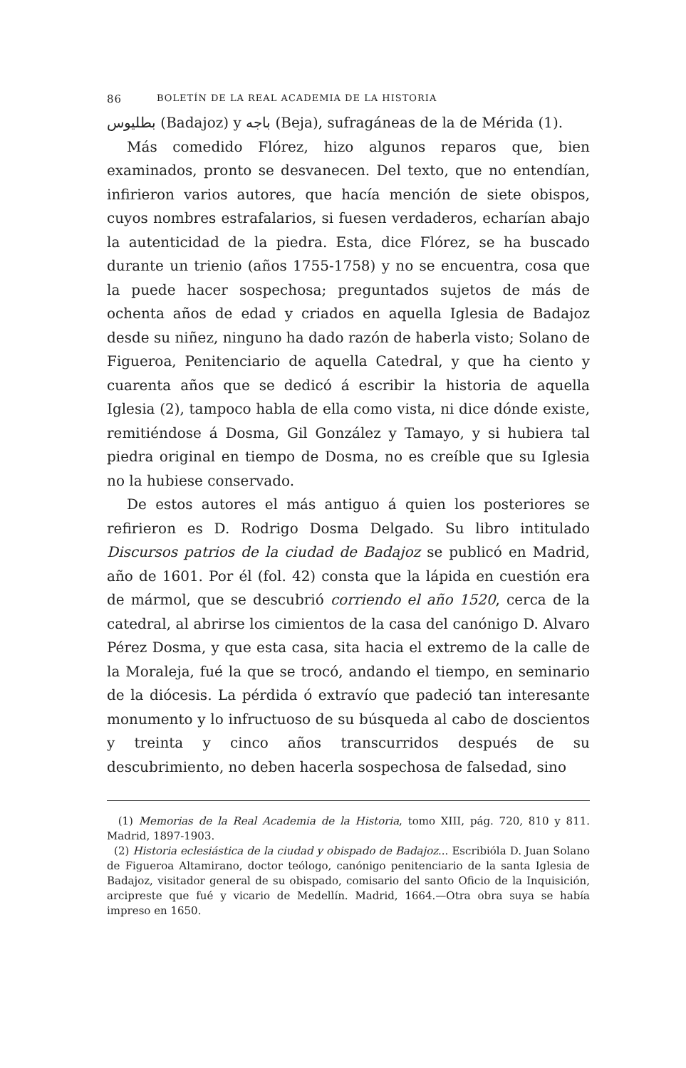86 BOLETÍN DE LA REAL ACADEMIA DE LA HISTORIA
بطليوس (Badajoz) y باجه (Beja), sufragáneas de la de Mérida (1).
Más comedido Flórez, hizo algunos reparos que, bien examinados, pronto se desvanecen. Del texto, que no entendían, infirieron varios autores, que hacía mención de siete obispos, cuyos nombres estrafalarios, si fuesen verdaderos, echarían abajo la autenticidad de la piedra. Esta, dice Flórez, se ha buscado durante un trienio (años 1755-1758) y no se encuentra, cosa que la puede hacer sospechosa; preguntados sujetos de más de ochenta años de edad y criados en aquella Iglesia de Badajoz desde su niñez, ninguno ha dado razón de haberla visto; Solano de Figueroa, Penitenciario de aquella Catedral, y que ha ciento y cuarenta años que se dedicó á escribir la historia de aquella Iglesia (2), tampoco habla de ella como vista, ni dice dónde existe, remitiéndose á Dosma, Gil González y Tamayo, y si hubiera tal piedra original en tiempo de Dosma, no es creíble que su Iglesia no la hubiese conservado.
De estos autores el más antiguo á quien los posteriores se refirieron es D. Rodrigo Dosma Delgado. Su libro intitulado Discursos patrios de la ciudad de Badajoz se publicó en Madrid, año de 1601. Por él (fol. 42) consta que la lápida en cuestión era de mármol, que se descubrió corriendo el año 1520, cerca de la catedral, al abrirse los cimientos de la casa del canónigo D. Alvaro Pérez Dosma, y que esta casa, sita hacia el extremo de la calle de la Moraleja, fué la que se trocó, andando el tiempo, en seminario de la diócesis. La pérdida ó extravío que padeció tan interesante monumento y lo infructuoso de su búsqueda al cabo de doscientos y treinta y cinco años transcurridos después de su descubrimiento, no deben hacerla sospechosa de falsedad, sino
(1) Memorias de la Real Academia de la Historia, tomo XIII, pág. 720, 810 y 811. Madrid, 1897-1903.
(2) Historia eclesiástica de la ciudad y obispado de Badajoz... Escribióla D. Juan Solano de Figueroa Altamirano, doctor teólogo, canónigo penitenciario de la santa Iglesia de Badajoz, visitador general de su obispado, comisario del santo Oficio de la Inquisición, arcipreste que fué y vicario de Medellín. Madrid, 1664.—Otra obra suya se había impreso en 1650.